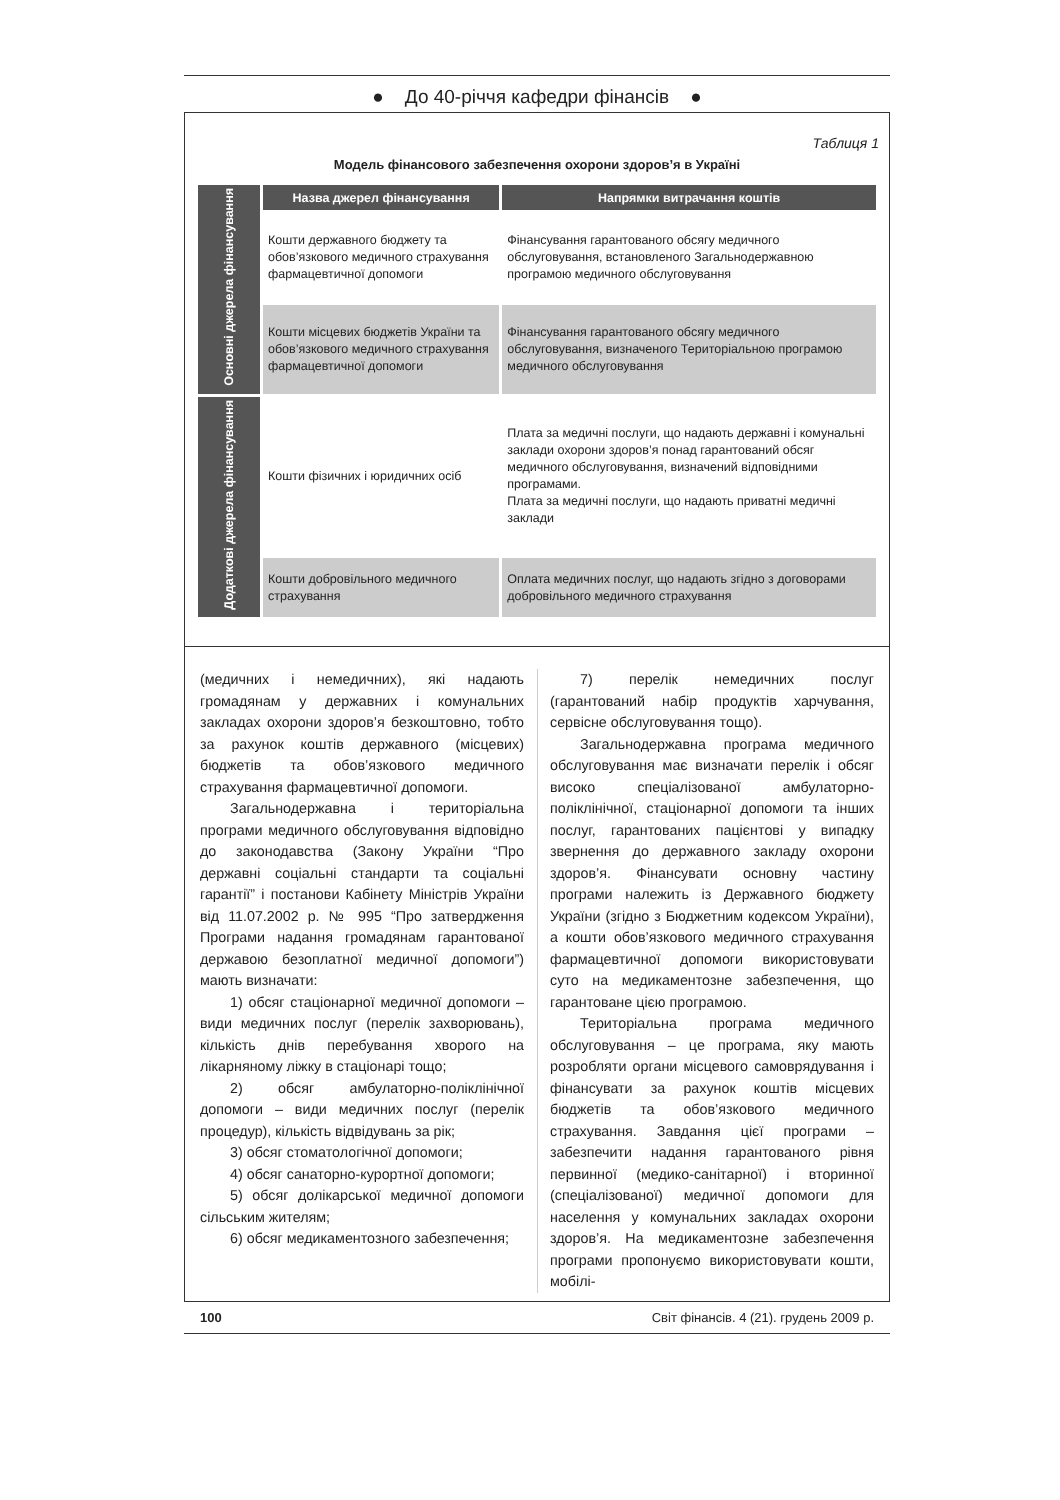● До 40-річчя кафедри фінансів ●
Таблиця 1
Модель фінансового забезпечення охорони здоров’я в Україні
| Основні джерела фінансування | Назва джерел фінансування | Напрямки витрачання коштів |
| | Кошти державного бюджету та обов’язкового медичного страхування фармацевтичної допомоги | Фінансування гарантованого обсягу медичного обслуговування, встановленого Загальнодержавною програмою медичного обслуговування |
| | Кошти місцевих бюджетів України та обов’язкового медичного страхування фармацевтичної допомоги | Фінансування гарантованого обсягу медичного обслуговування, визначеного Територіальною програмою медичного обслуговування |
| Додаткові джерела фінансування | Кошти фізичних і юридичних осіб | Плата за медичні послуги, що надають державні і комунальні заклади охорони здоров’я понад гарантований обсяг медичного обслуговування, визначений відповідними програмами. Плата за медичні послуги, що надають приватні медичні заклади |
| | Кошти добровільного медичного страхування | Оплата медичних послуг, що надають згідно з договорами добровільного медичного страхування |
(медичних і немедичних), які надають громадянам у державних і комунальних закладах охорони здоров’я безкоштовно, тобто за рахунок коштів державного (місцевих) бюджетів та обов’язкового медичного страхування фармацевтичної допомоги.
Загальнодержавна і територіальна програми медичного обслуговування відповідно до законодавства (Закону України “Про державні соціальні стандарти та соціальні гарантії” і постанови Кабінету Міністрів України від 11.07.2002 р. № 995 “Про затвердження Програми надання громадянам гарантованої державою безоплатної медичної допомоги”) мають визначати:
1) обсяг стаціонарної медичної допомоги – види медичних послуг (перелік захворювань), кількість днів перебування хворого на лікарняному ліжку в стаціонарі тощо;
2) обсяг амбулаторно-поліклінічної допомоги – види медичних послуг (перелік процедур), кількість відвідувань за рік;
3) обсяг стоматологічної допомоги;
4) обсяг санаторно-курортної допомоги;
5) обсяг долікарської медичної допомоги сільським жителям;
6) обсяг медикаментозного забезпечення;
7) перелік немедичних послуг (гарантований набір продуктів харчування, сервісне обслуговування тощо).
Загальнодержавна програма медичного обслуговування має визначати перелік і обсяг високо спеціалізованої амбулаторно-поліклінічної, стаціонарної допомоги та інших послуг, гарантованих пацієнтові у випадку звернення до державного закладу охорони здоров’я. Фінансувати основну частину програми належить із Державного бюджету України (згідно з Бюджетним кодексом України), а кошти обов’язкового медичного страхування фармацевтичної допомоги використовувати суто на медикаментозне забезпечення, що гарантоване цією програмою.
Територіальна програма медичного обслуговування – це програма, яку мають розробляти органи місцевого самоврядування і фінансувати за рахунок коштів місцевих бюджетів та обов’язкового медичного страхування. Завдання цієї програми – забезпечити надання гарантованого рівня первинної (медико-санітарної) і вторинної (спеціалізованої) медичної допомоги для населення у комунальних закладах охорони здоров’я. На медикаментозне забезпечення програми пропонуємо використовувати кошти, мобілі-
100 Світ фінансів. 4 (21). грудень 2009 р.